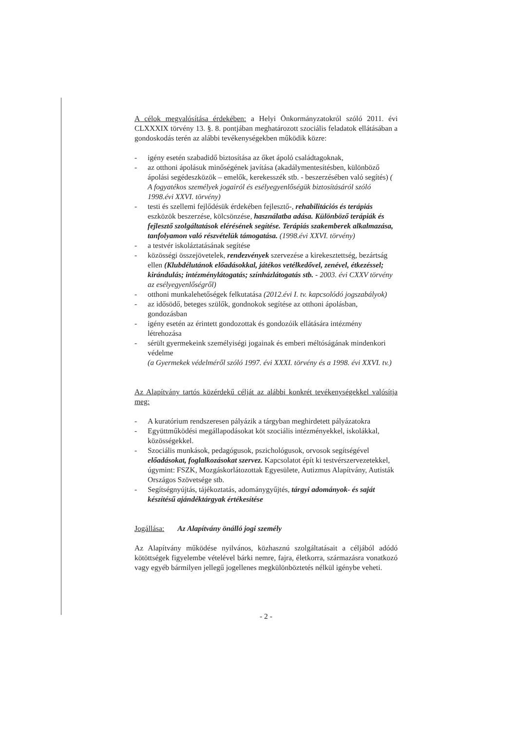A célok megvalósítása érdekében: a Helyi Önkormányzatokról szóló 2011. évi CLXXXIX törvény 13. §. 8. pontjában meghatározott szociális feladatok ellátásában a gondoskodás terén az alábbi tevékenységekben működik közre:
- igény esetén szabadidő biztosítása az őket ápoló családtagoknak,
- az otthoni ápolásuk minőségének javítása (akadálymentesítésben, különböző ápolási segédeszközök – emelők, kerekesszék stb. - beszerzésében való segítés) ( A fogyatékos személyek jogairól és esélyegyenlőségük biztosításáról szóló 1998.évi XXVI. törvény)
- testi és szellemi fejlődésük érdekében fejlesztő-, rehabilitációs és terápiás eszközök beszerzése, kölcsönzése, használatba adása. Különböző terápiák és fejlesztő szolgáltatások elérésének segítése. Terápiás szakemberek alkalmazása, tanfolyamon való részvételük támogatása. (1998.évi XXVI. törvény)
- a testvér iskoláztatásának segítése
- közösségi összejövetelek, rendezvények szervezése a kirekesztettség, bezártság ellen (Klubdélutánok előadásokkal, játékos vetélkedővel, zenével, étkezéssel; kirándulás; intézménylátogatás; színházlátogatás stb. - 2003. évi CXXV törvény az esélyegyenlőségről)
- otthoni munkalehetőségek felkutatása (2012.évi I. tv. kapcsolódó jogszabályok)
- az idősödő, beteges szülők, gondnokok segítése az otthoni ápolásban, gondozásban
- igény esetén az érintett gondozottak és gondozóik ellátására intézmény létrehozása
- sérült gyermekeink személyiségi jogainak és emberi méltóságának mindenkori védelme
(a Gyermekek védelméről szóló 1997. évi XXXI. törvény és a 1998. évi XXVI. tv.)
Az Alapítvány tartós közérdekű célját az alábbi konkrét tevékenységekkel valósítja meg:
- A kuratórium rendszeresen pályázik a tárgyban meghirdetett pályázatokra
- Együttműködési megállapodásokat köt szociális intézményekkel, iskolákkal, közösségekkel.
- Szociális munkások, pedagógusok, pszichológusok, orvosok segítségével előadásokat, foglalkozásokat szervez. Kapcsolatot épít ki testvérszervezetekkel, úgymint: FSZK, Mozgáskorlátozottak Egyesülete, Autizmus Alapítvány, Autisták Országos Szövetsége stb.
- Segítségnyújtás, tájékoztatás, adománygyűjtés, tárgyi adományok- és saját készítésű ajándéktárgyak értékesítése
Jogállása: Az Alapítvány önálló jogi személy
Az Alapítvány működése nyilvános, közhasznú szolgáltatásait a céljából adódó kötöttségek figyelembe vételével bárki nemre, fajra, életkorra, származásra vonatkozó vagy egyéb bármilyen jellegű jogellenes megkülönböztetés nélkül igénybe veheti.
- 2 -